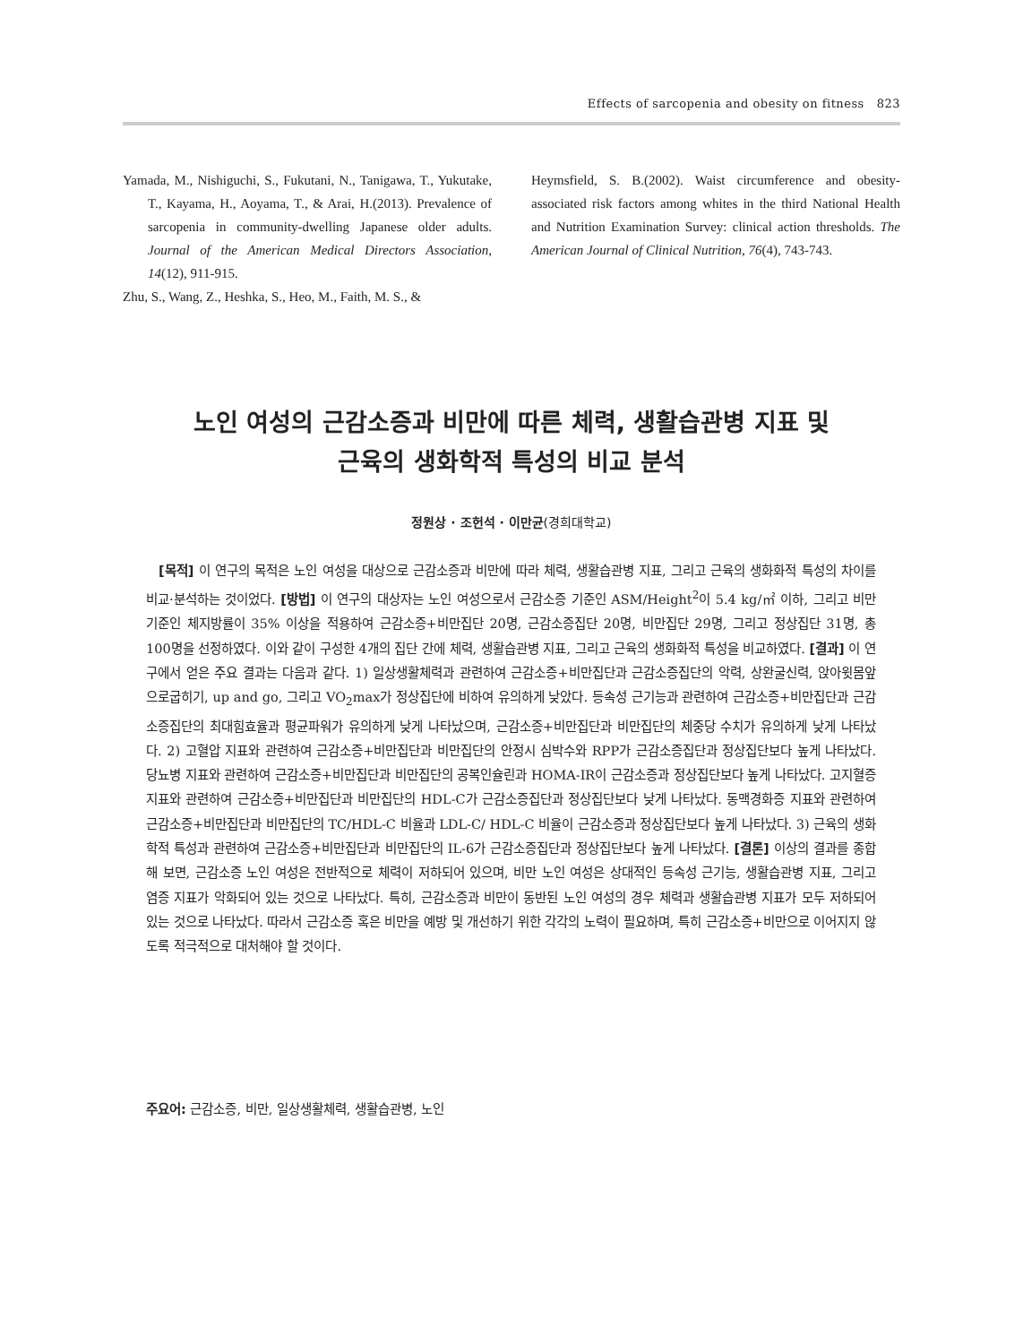Effects of sarcopenia and obesity on fitness 823
Yamada, M., Nishiguchi, S., Fukutani, N., Tanigawa, T., Yukutake, T., Kayama, H., Aoyama, T., & Arai, H.(2013). Prevalence of sarcopenia in community-dwelling Japanese older adults. Journal of the American Medical Directors Association, 14(12), 911-915.
Zhu, S., Wang, Z., Heshka, S., Heo, M., Faith, M. S., &
Heymsfield, S. B.(2002). Waist circumference and obesity-associated risk factors among whites in the third National Health and Nutrition Examination Survey: clinical action thresholds. The American Journal of Clinical Nutrition, 76(4), 743-743.
노인 여성의 근감소증과 비만에 따른 체력, 생활습관병 지표 및
근육의 생화학적 특성의 비교 분석
정원상 · 조헌석 · 이만균(경희대학교)
[목적] 이 연구의 목적은 노인 여성을 대상으로 근감소증과 비만에 따라 체력, 생활습관병 지표, 그리고 근육의 생화화적 특성의 차이를 비교·분석하는 것이었다. [방법] 이 연구의 대상자는 노인 여성으로서 근감소증 기준인 ASM/Height<sup>2</sup>이 5.4 kg/㎡ 이하, 그리고 비만 기준인 체지방률이 35% 이상을 적용하여 근감소증+비만집단 20명, 근감소증집단 20명, 비만집단 29명, 그리고 정상집단 31명, 총 100명을 선정하였다. 이와 같이 구성한 4개의 집단 간에 체력, 생활습관병 지표, 그리고 근육의 생화화적 특성을 비교하였다. [결과] 이 연구에서 얻은 주요 결과는 다음과 같다. 1) 일상생활체력과 관련하여 근감소증+비만집단과 근감소증집단의 악력, 상완굴신력, 앉아윗몸앞으로굽히기, up and go, 그리고 VO<sub>2</sub>max가 정상집단에 비하여 유의하게 낮았다. 등속성 근기능과 관련하여 근감소증+비만집단과 근감소증집단의 최대힘효율과 평균파워가 유의하게 낮게 나타났으며, 근감소증+비만집단과 비만집단의 체중당 수치가 유의하게 낮게 나타났다. 2) 고혈압 지표와 관련하여 근감소증+비만집단과 비만집단의 안정시 심박수와 RPP가 근감소증집단과 정상집단보다 높게 나타났다. 당뇨병 지표와 관련하여 근감소증+비만집단과 비만집단의 공복인슐린과 HOMA-IR이 근감소증과 정상집단보다 높게 나타났다. 고지혈증 지표와 관련하여 근감소증+비만집단과 비만집단의 HDL-C가 근감소증집단과 정상집단보다 낮게 나타났다. 동맥경화증 지표와 관련하여 근감소증+비만집단과 비만집단의 TC/HDL-C 비율과 LDL-C/ HDL-C 비율이 근감소증과 정상집단보다 높게 나타났다. 3) 근육의 생화학적 특성과 관련하여 근감소증+비만집단과 비만집단의 IL-6가 근감소증집단과 정상집단보다 높게 나타났다. [결론] 이상의 결과를 종합해 보면, 근감소증 노인 여성은 전반적으로 체력이 저하되어 있으며, 비만 노인 여성은 상대적인 등속성 근기능, 생활습관병 지표, 그리고 염증 지표가 악화되어 있는 것으로 나타났다. 특히, 근감소증과 비만이 동반된 노인 여성의 경우 체력과 생활습관병 지표가 모두 저하되어 있는 것으로 나타났다. 따라서 근감소증 혹은 비만을 예방 및 개선하기 위한 각각의 노력이 필요하며, 특히 근감소증+비만으로 이어지지 않도록 적극적으로 대처해야 할 것이다.
주요어: 근감소증, 비만, 일상생활체력, 생활습관병, 노인